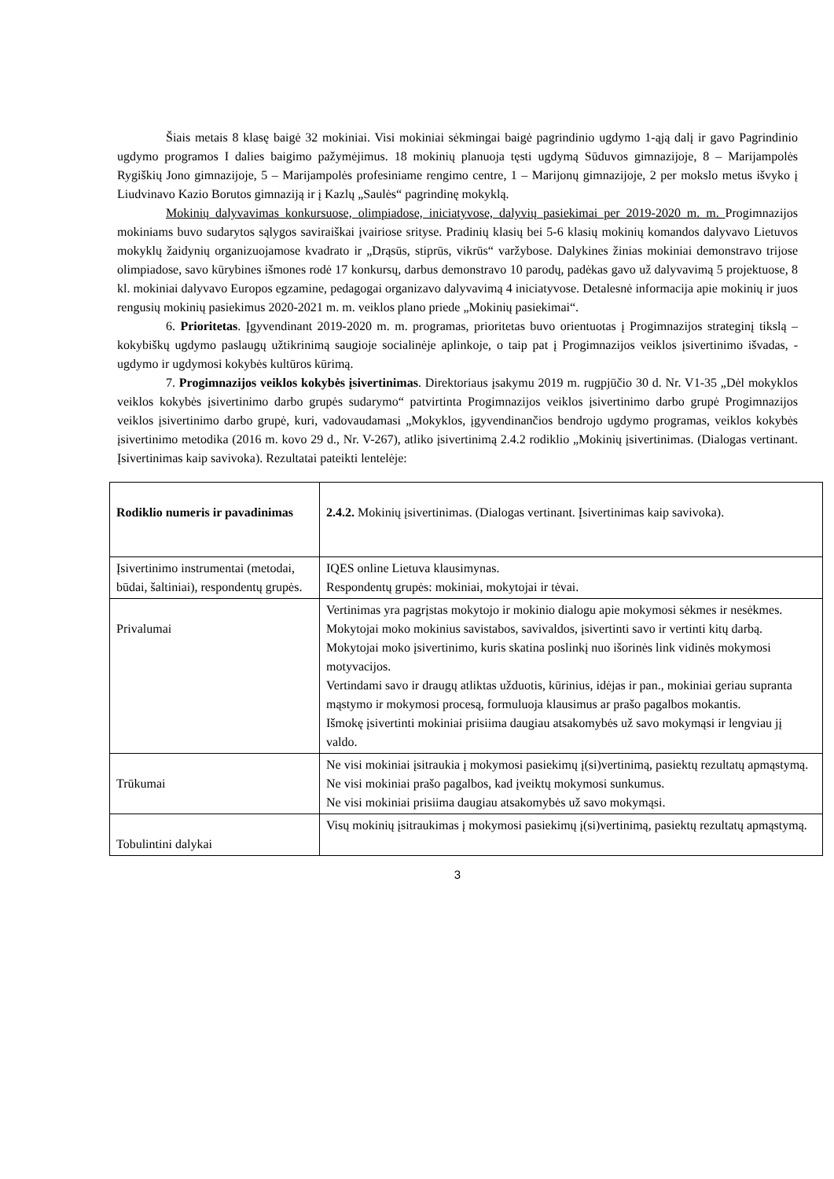Šiais metais 8 klasę baigė 32 mokiniai. Visi mokiniai sėkmingai baigė pagrindinio ugdymo 1-ąją dalį ir gavo Pagrindinio ugdymo programos I dalies baigimo pažymėjimus. 18 mokinių planuoja tęsti ugdymą Sūduvos gimnazijoje, 8 – Marijampolės Rygiškių Jono gimnazijoje, 5 – Marijampolės profesiniame rengimo centre, 1 – Marijonų gimnazijoje, 2 per mokslo metus išvyko į Liudvinavo Kazio Borutos gimnaziją ir į Kazlų „Saulės“ pagrindinę mokyklą.
Mokinių dalyvavimas konkursuose, olimpiadose, iniciatyvose, dalyvių pasiekimai per 2019-2020 m. m. Progimnazijos mokiniams buvo sudarytos sąlygos saviraiškai įvairiose srityse. Pradinių klasių bei 5-6 klasių mokinių komandos dalyvavo Lietuvos mokyklų žaidynių organizuojamose kvadrato ir „Drąsūs, stiprūs, vikrūs“ varžybose. Dalykines žinias mokiniai demonstravo trijose olimpiadose, savo kūrybines išmones rodė 17 konkursų, darbus demonstravo 10 parodų, padėkas gavo už dalyvavimą 5 projektuose, 8 kl. mokiniai dalyvavo Europos egzamine, pedagogai organizavo dalyvavimą 4 iniciatyvose. Detalesnė informacija apie mokinių ir juos rengusių mokinių pasiekimus 2020-2021 m. m. veiklos plano priede „Mokinių pasiekimai“.
6. Prioritetas. Įgyvendinant 2019-2020 m. m. programas, prioritetas buvo orientuotas į Progimnazijos strateginį tikslą – kokybiškų ugdymo paslaugų užtikrinimą saugioje socialinėje aplinkoje, o taip pat į Progimnazijos veiklos įsivertinimo išvadas, - ugdymo ir ugdymosi kokybės kultūros kūrimą.
7. Progimnazijos veiklos kokybės įsivertinimas. Direktoriaus įsakymu 2019 m. rugpjūčio 30 d. Nr. V1-35 „Dėl mokyklos veiklos kokybės įsivertinimo darbo grupės sudarymo“ patvirtinta Progimnazijos veiklos įsivertinimo darbo grupė Progimnazijos veiklos įsivertinimo darbo grupė, kuri, vadovaudamasi „Mokyklos, įgyvendinančios bendrojo ugdymo programas, veiklos kokybės įsivertinimo metodika (2016 m. kovo 29 d., Nr. V-267), atliko įsivertinimą 2.4.2 rodiklio „Mokinių įsivertinimas. (Dialogas vertinant. Įsivertinimas kaip savivoka). Rezultatai pateikti lentelėje:
| Rodiklio numeris ir pavadinimas | 2.4.2. Mokinių įsivertinimas. (Dialogas vertinant. Įsivertinimas kaip savivoka). |
| Įsivertinimo instrumentai (metodai, būdai, šaltiniai), respondentų grupės. | IQES online Lietuva klausimynas. Respondentų grupės: mokiniai, mokytojai ir tėvai. |
| Privalumai | Vertinimas yra pagrįstas mokytojo ir mokinio dialogu apie mokymosi sėkmes ir nesėkmes. Mokytojai moko mokinius savistabos, savivaldos, įsivertinti savo ir vertinti kitų darbą. Mokytojai moko įsivertinimo, kuris skatina poslinkį nuo išorinės link vidinės mokymosi motyvacijos. Vertindami savo ir draugų atliktas užduotis, kūrinius, idėjas ir pan., mokiniai geriau supranta mąstymo ir mokymosi procesą, formuluoja klausimus ar prašo pagalbos mokantis. Išmokę įsivertinti mokiniai prisiima daugiau atsakomybės už savo mokymąsi ir lengviau jį valdo. |
| Trūkumai | Ne visi mokiniai įsitraukia į mokymosi pasiekimų į(si)vertinimą, pasiektų rezultatų apmąstymą. Ne visi mokiniai prašo pagalbos, kad įveiktų mokymosi sunkumus. Ne visi mokiniai prisiima daugiau atsakomybės už savo mokymąsi. |
| Tobulintini dalykai | Visų mokinių įsitraukimas į mokymosi pasiekimų į(si)vertinimą, pasiektų rezultatų apmąstymą. |
3